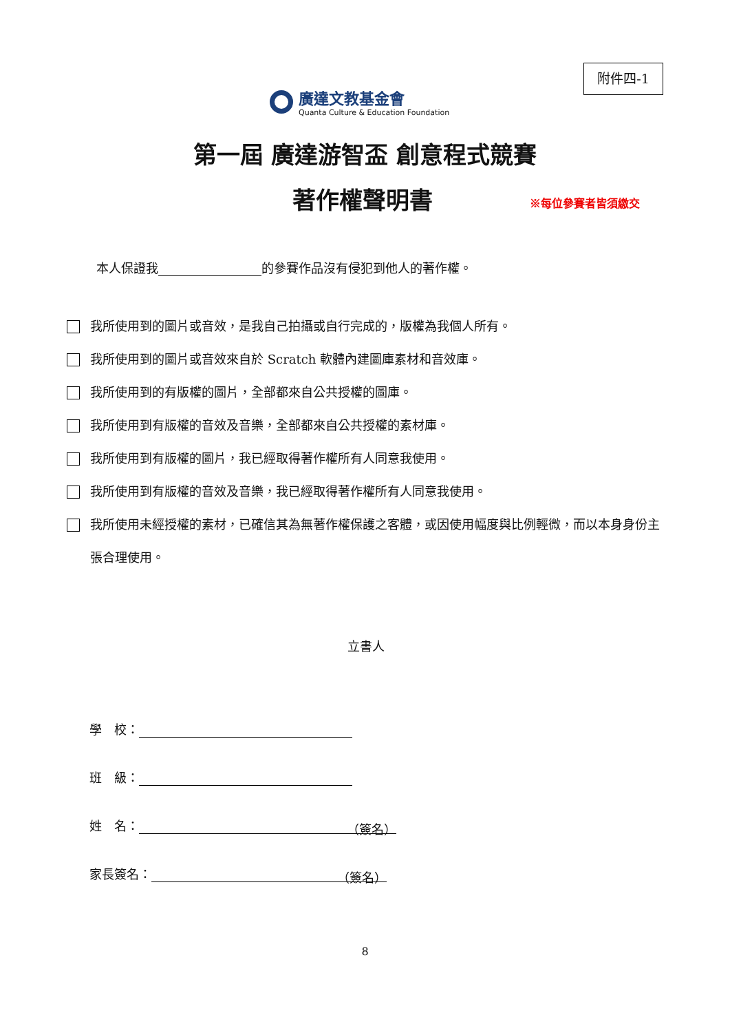附件四-1
廣達文教基金會
Quanta Culture & Education Foundation
第一屆 廣達游智盃 創意程式競賽
著作權聲明書 ※每位參賽者皆須繳交
本人保證我 的參賽作品沒有侵犯到他人的著作權。
我所使用到的圖片或音效，是我自己拍攝或自行完成的，版權為我個人所有。
我所使用到的圖片或音效來自於 Scratch 軟體內建圖庫素材和音效庫。
我所使用到的有版權的圖片，全部都來自公共授權的圖庫。
我所使用到有版權的音效及音樂，全部都來自公共授權的素材庫。
我所使用到有版權的圖片，我已經取得著作權所有人同意我使用。
我所使用到有版權的音效及音樂，我已經取得著作權所有人同意我使用。
我所使用未經授權的素材，已確信其為無著作權保護之客體，或因使用幅度與比例輕微，而以本身身份主張合理使用。
立書人
學　校：
班　級：
姓　名： （簽名）
家長簽名： （簽名）
8